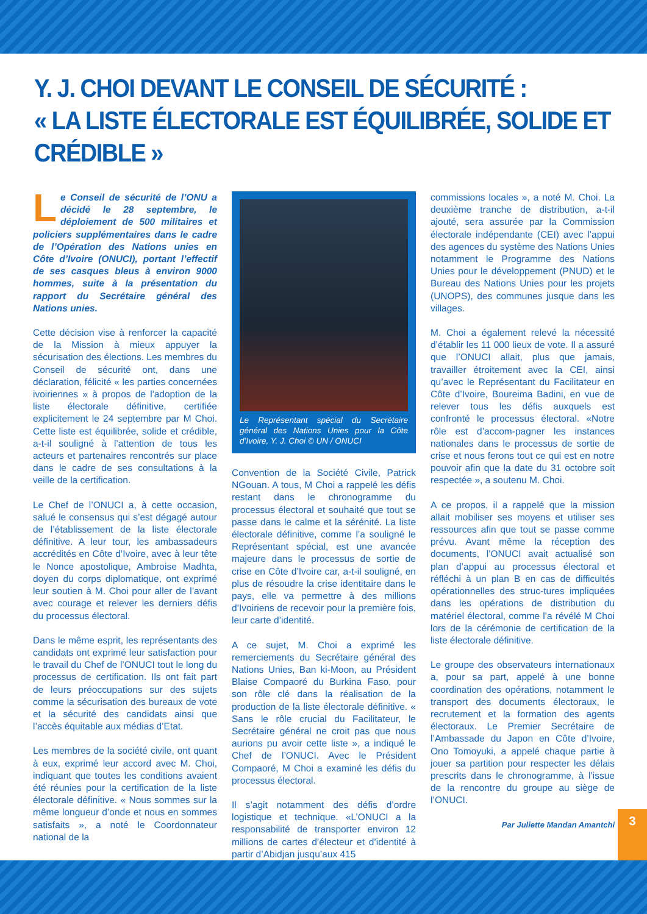Y. J. CHOI DEVANT LE CONSEIL DE SÉCURITÉ :
« LA LISTE ÉLECTORALE EST ÉQUILIBRÉE, SOLIDE ET CRÉDIBLE »
Le Conseil de sécurité de l’ONU a décidé le 28 septembre, le déploiement de 500 militaires et policiers supplémentaires dans le cadre de l’Opération des Nations unies en Côte d’Ivoire (ONUCI), portant l’effectif de ses casques bleus à environ 9000 hommes, suite à la présentation du rapport du Secrétaire général des Nations unies.
Cette décision vise à renforcer la capacité de la Mission à mieux appuyer la sécurisation des élections. Les membres du Conseil de sécurité ont, dans une déclaration, félicité « les parties concernées ivoiriennes » à propos de l'adoption de la liste électorale définitive, certifiée explicitement le 24 septembre par M Choi. Cette liste est équilibrée, solide et crédible, a-t-il souligné à l’attention de tous les acteurs et partenaires rencontrés sur place dans le cadre de ses consultations à la veille de la certification.
Le Chef de l’ONUCI a, à cette occasion, salué le consensus qui s’est dégagé autour de l’établissement de la liste électorale définitive. A leur tour, les ambassadeurs accrédités en Côte d’Ivoire, avec à leur tête le Nonce apostolique, Ambroise Madhta, doyen du corps diplomatique, ont exprimé leur soutien à M. Choi pour aller de l’avant avec courage et relever les derniers défis du processus électoral.
Dans le même esprit, les représentants des candidats ont exprimé leur satisfaction pour le travail du Chef de l’ONUCI tout le long du processus de certification. Ils ont fait part de leurs préoccupations sur des sujets comme la sécurisation des bureaux de vote et la sécurité des candidats ainsi que l’accès équitable aux médias d’Etat.
Les membres de la société civile, ont quant à eux, exprimé leur accord avec M. Choi, indiquant que toutes les conditions avaient été réunies pour la certification de la liste électorale définitive. « Nous sommes sur la même longueur d’onde et nous en sommes satisfaits », a noté le Coordonnateur national de la
Le Représentant spécial du Secrétaire général des Nations Unies pour la Côte d’Ivoire, Y. J. Choi © UN / ONUCI
Convention de la Société Civile, Patrick NGouan. A tous, M Choi a rappelé les défis restant dans le chronogramme du processus électoral et souhaité que tout se passe dans le calme et la sérénité. La liste électorale définitive, comme l’a souligné le Représentant spécial, est une avancée majeure dans le processus de sortie de crise en Côte d’Ivoire car, a-t-il souligné, en plus de résoudre la crise identitaire dans le pays, elle va permettre à des millions d’Ivoiriens de recevoir pour la première fois, leur carte d’identité.
A ce sujet, M. Choi a exprimé les remerciements du Secrétaire général des Nations Unies, Ban ki-Moon, au Président Blaise Compaoré du Burkina Faso, pour son rôle clé dans la réalisation de la production de la liste électorale définitive. « Sans le rôle crucial du Facilitateur, le Secrétaire général ne croit pas que nous aurions pu avoir cette liste », a indiqué le Chef de l’ONUCI. Avec le Président Compaoré, M Choi a examiné les défis du processus électoral.
Il s’agit notamment des défis d’ordre logistique et technique. «L’ONUCI a la responsabilité de transporter environ 12 millions de cartes d’électeur et d’identité à partir d’Abidjan jusqu’aux 415
commissions locales », a noté M. Choi. La deuxième tranche de distribution, a-t-il ajouté, sera assurée par la Commission électorale indépendante (CEI) avec l’appui des agences du système des Nations Unies notamment le Programme des Nations Unies pour le développement (PNUD) et le Bureau des Nations Unies pour les projets (UNOPS), des communes jusque dans les villages.
M. Choi a également relevé la nécessité d’établir les 11 000 lieux de vote. Il a assuré que l’ONUCI allait, plus que jamais, travailler étroitement avec la CEI, ainsi qu’avec le Représentant du Facilitateur en Côte d’Ivoire, Boureima Badini, en vue de relever tous les défis auxquels est confronté le processus électoral. «Notre rôle est d’accom-pagner les instances nationales dans le processus de sortie de crise et nous ferons tout ce qui est en notre pouvoir afin que la date du 31 octobre soit respectée », a soutenu M. Choi.
A ce propos, il a rappelé que la mission allait mobiliser ses moyens et utiliser ses ressources afin que tout se passe comme prévu. Avant même la réception des documents, l’ONUCI avait actualisé son plan d’appui au processus électoral et réfléchi à un plan B en cas de difficultés opérationnelles des struc-tures impliquées dans les opérations de distribution du matériel électoral, comme l’a révélé M Choi lors de la cérémonie de certification de la liste électorale définitive.
Le groupe des observateurs internationaux a, pour sa part, appelé à une bonne coordination des opérations, notamment le transport des documents électoraux, le recrutement et la formation des agents électoraux. Le Premier Secrétaire de l’Ambassade du Japon en Côte d’Ivoire, Ono Tomoyuki, a appelé chaque partie à jouer sa partition pour respecter les délais prescrits dans le chronogramme, à l’issue de la rencontre du groupe au siège de l’ONUCI.
Par Juliette Mandan Amantchi
3